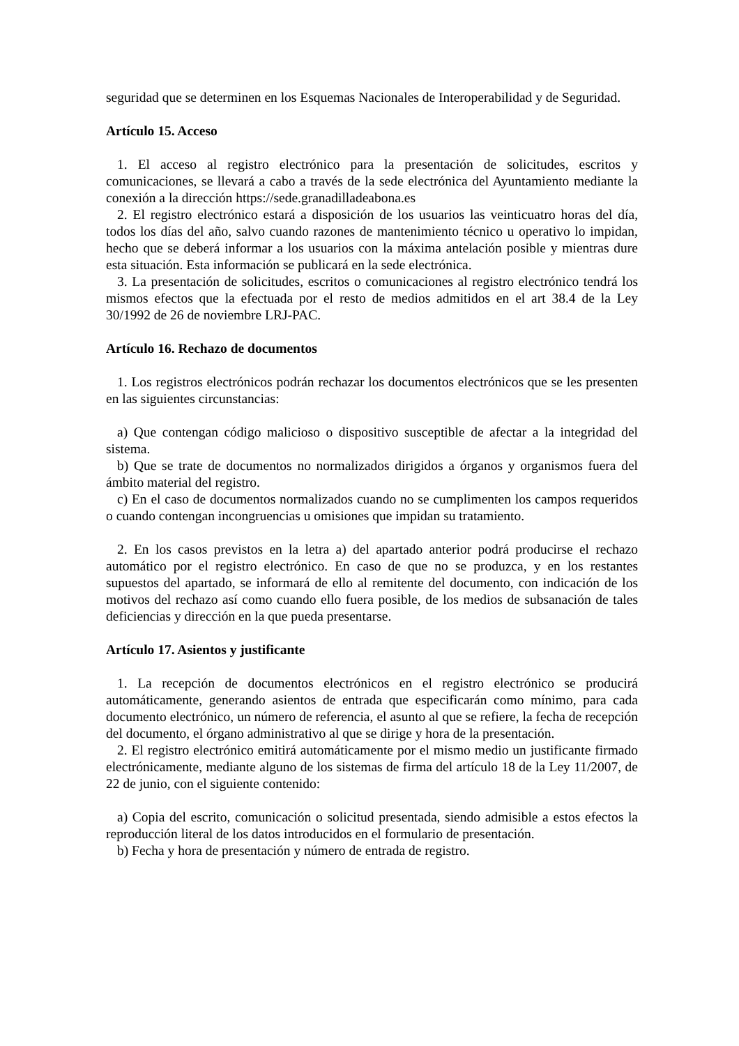seguridad que se determinen en los Esquemas Nacionales de Interoperabilidad y de Seguridad.
Artículo 15. Acceso
1. El acceso al registro electrónico para la presentación de solicitudes, escritos y comunicaciones, se llevará a cabo a través de la sede electrónica del Ayuntamiento mediante la conexión a la dirección https://sede.granadilladeabona.es
2. El registro electrónico estará a disposición de los usuarios las veinticuatro horas del día, todos los días del año, salvo cuando razones de mantenimiento técnico u operativo lo impidan, hecho que se deberá informar a los usuarios con la máxima antelación posible y mientras dure esta situación. Esta información se publicará en la sede electrónica.
3. La presentación de solicitudes, escritos o comunicaciones al registro electrónico tendrá los mismos efectos que la efectuada por el resto de medios admitidos en el art 38.4 de la Ley 30/1992 de 26 de noviembre LRJ-PAC.
Artículo 16. Rechazo de documentos
1. Los registros electrónicos podrán rechazar los documentos electrónicos que se les presenten en las siguientes circunstancias:
a) Que contengan código malicioso o dispositivo susceptible de afectar a la integridad del sistema.
b) Que se trate de documentos no normalizados dirigidos a órganos y organismos fuera del ámbito material del registro.
c) En el caso de documentos normalizados cuando no se cumplimenten los campos requeridos o cuando contengan incongruencias u omisiones que impidan su tratamiento.
2. En los casos previstos en la letra a) del apartado anterior podrá producirse el rechazo automático por el registro electrónico. En caso de que no se produzca, y en los restantes supuestos del apartado, se informará de ello al remitente del documento, con indicación de los motivos del rechazo así como cuando ello fuera posible, de los medios de subsanación de tales deficiencias y dirección en la que pueda presentarse.
Artículo 17. Asientos y justificante
1. La recepción de documentos electrónicos en el registro electrónico se producirá automáticamente, generando asientos de entrada que especificarán como mínimo, para cada documento electrónico, un número de referencia, el asunto al que se refiere, la fecha de recepción del documento, el órgano administrativo al que se dirige y hora de la presentación.
2. El registro electrónico emitirá automáticamente por el mismo medio un justificante firmado electrónicamente, mediante alguno de los sistemas de firma del artículo 18 de la Ley 11/2007, de 22 de junio, con el siguiente contenido:
a) Copia del escrito, comunicación o solicitud presentada, siendo admisible a estos efectos la reproducción literal de los datos introducidos en el formulario de presentación.
b) Fecha y hora de presentación y número de entrada de registro.